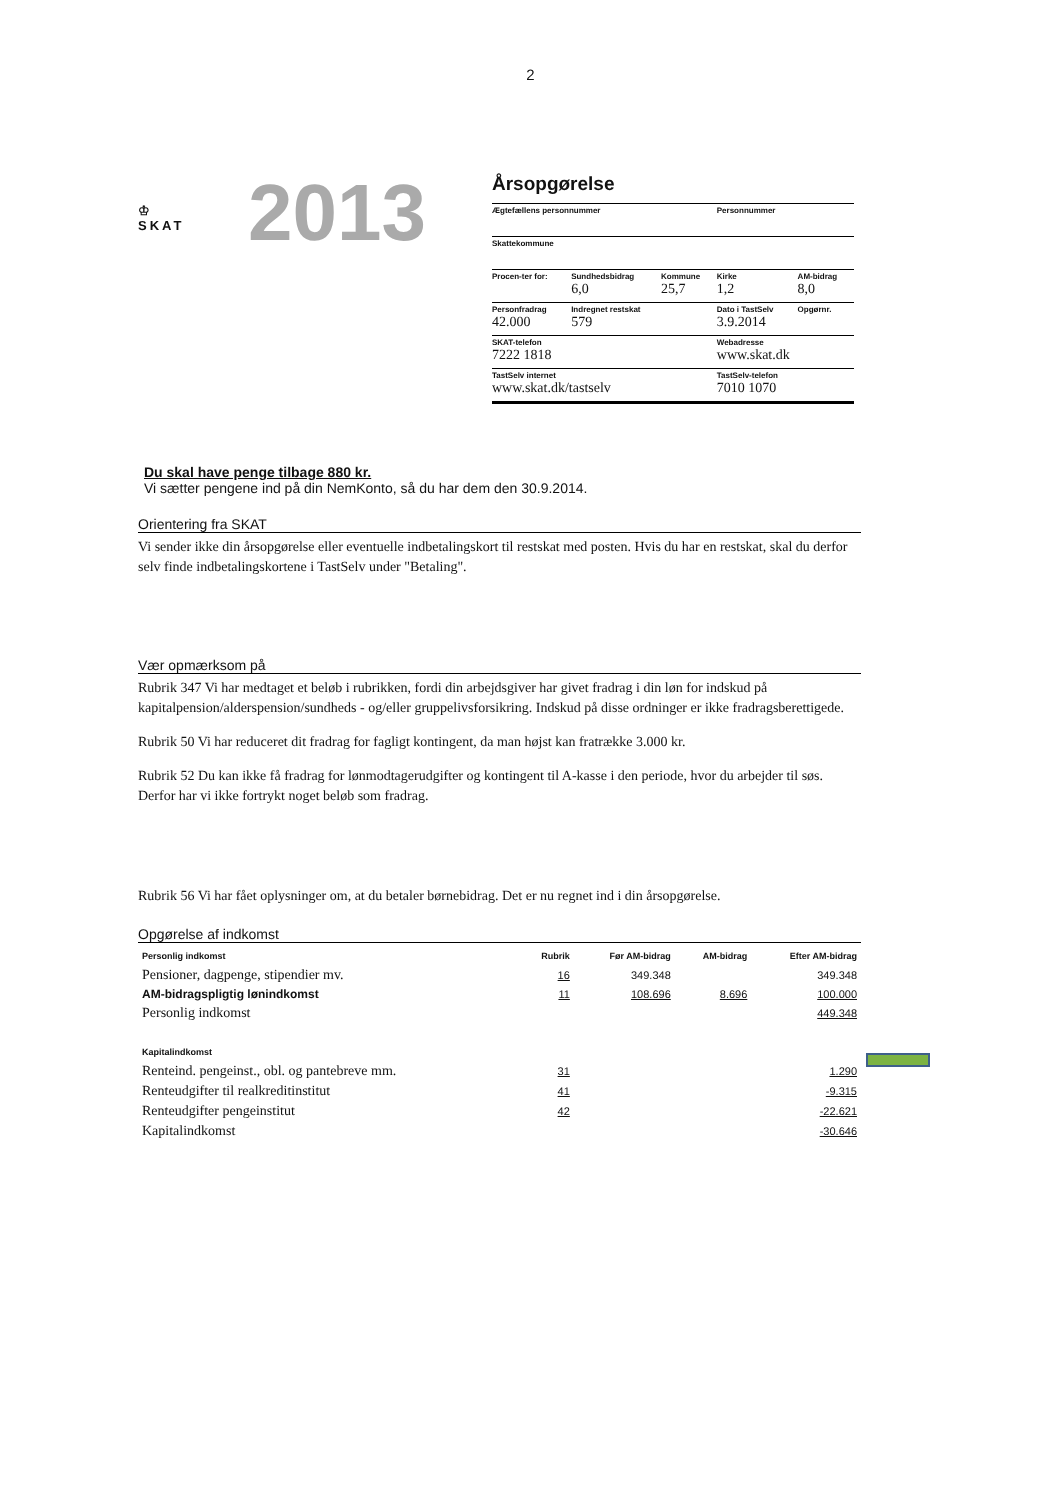2
♔
SKAT
2013
Årsopgørelse
| Ægtefællens personnummer | | | Personnummer | |
| Skattekommune | | | | |
| Procen-ter for: | Sundhedsbidrag 6,0 | Kommune 25,7 | Kirke 1,2 | AM-bidrag 8,0 |
| Personfradrag 42.000 | Indregnet restskat 579 | | Dato i TastSelv 3.9.2014 | Opgørnr. |
| SKAT-telefon 7222 1818 | | | Webadresse www.skat.dk | |
| TastSelv internet www.skat.dk/tastselv | | | TastSelv-telefon 7010 1070 | |
Du skal have penge tilbage 880 kr.
Vi sætter pengene ind på din NemKonto, så du har dem den 30.9.2014.
Orientering fra SKAT
Vi sender ikke din årsopgørelse eller eventuelle indbetalingskort til restskat med posten. Hvis du har en restskat, skal du derfor selv finde indbetalingskortene i TastSelv under "Betaling".
Vær opmærksom på
Rubrik 347 Vi har medtaget et beløb i rubrikken, fordi din arbejdsgiver har givet fradrag i din løn for indskud på kapitalpension/alderspension/sundheds - og/eller gruppelivsforsikring. Indskud på disse ordninger er ikke fradragsberettigede.
Rubrik 50 Vi har reduceret dit fradrag for fagligt kontingent, da man højst kan fratrække 3.000 kr.
Rubrik 52 Du kan ikke få fradrag for lønmodtagerudgifter og kontingent til A-kasse i den periode, hvor du arbejder til søs. Derfor har vi ikke fortrykt noget beløb som fradrag.
Rubrik 56 Vi har fået oplysninger om, at du betaler børnebidrag. Det er nu regnet ind i din årsopgørelse.
Opgørelse af indkomst
| Personlig indkomst | Rubrik | Før AM-bidrag | AM-bidrag | Efter AM-bidrag |
| --- | --- | --- | --- | --- |
| Pensioner, dagpenge, stipendier mv. | 16 | 349.348 | | 349.348 |
| AM-bidragspligtig lønindkomst | 11 | 108.696 | 8.696 | 100.000 |
| Personlig indkomst | | | | 449.348 |
| Kapitalindkomst | | | | |
| Renteind. pengeinst., obl. og pantebreve mm. | 31 | | | 1.290 |
| Renteudgifter til realkreditinstitut | 41 | | | -9.315 |
| Renteudgifter pengeinstitut | 42 | | | -22.621 |
| Kapitalindkomst | | | | -30.646 |